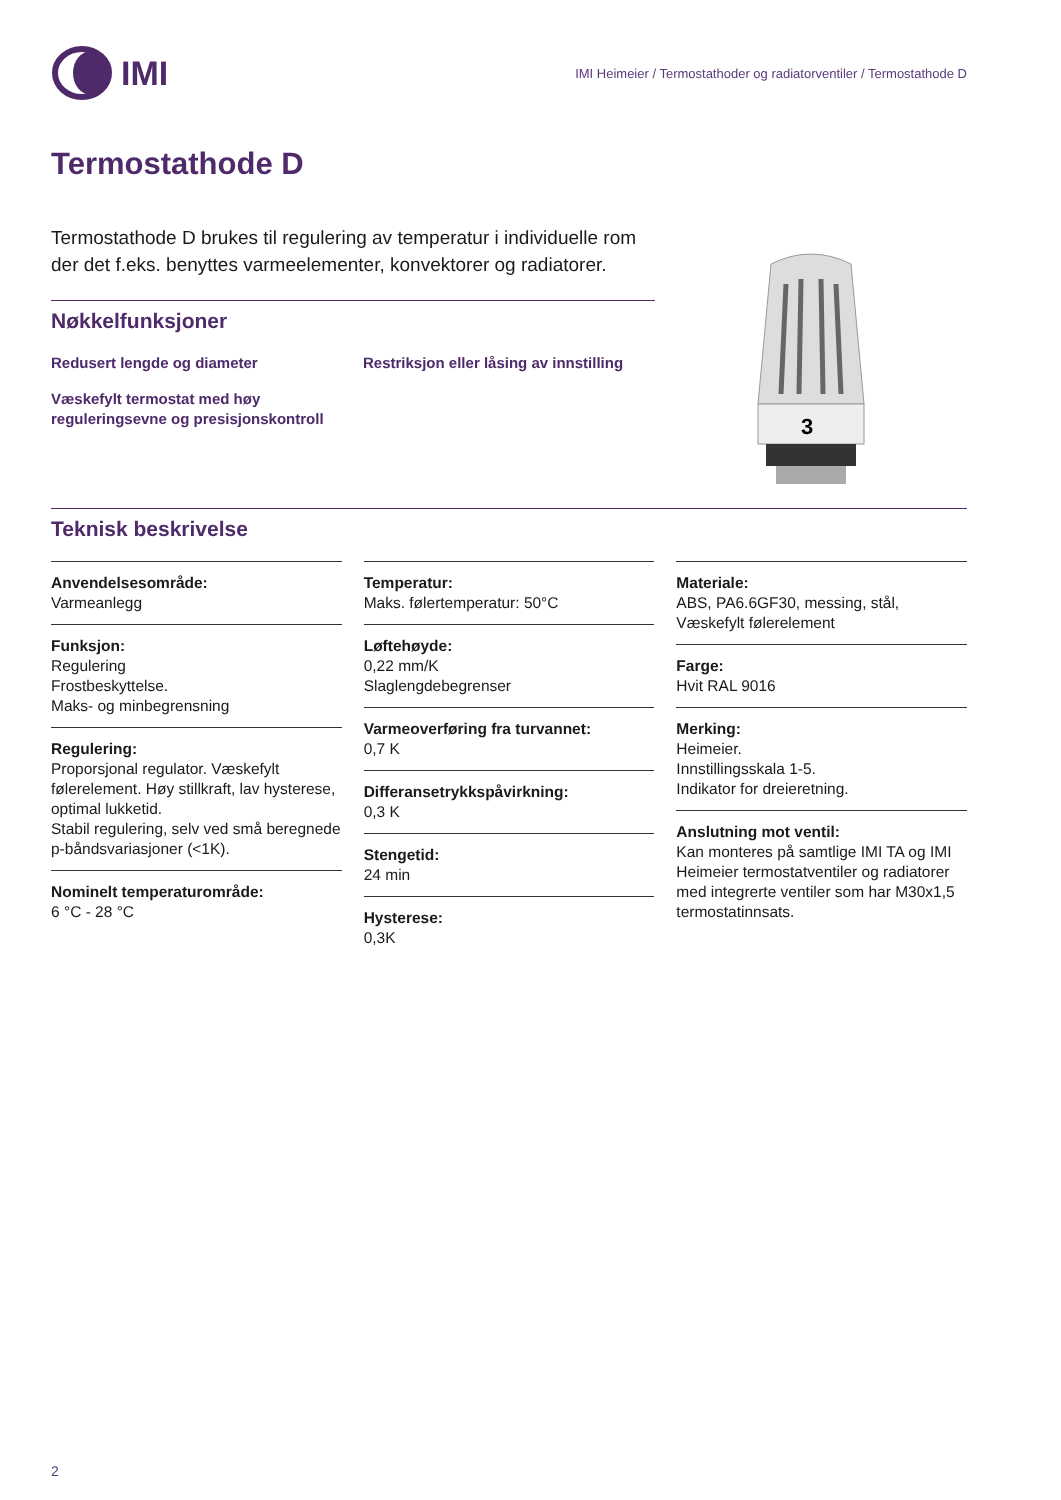IMI
IMI Heimeier / Termostathoder og radiatorventiler / Termostathode D
Termostathode D
Termostathode D brukes til regulering av temperatur i individuelle rom der det f.eks. benyttes varmeelementer, konvektorer og radiatorer.
Nøkkelfunksjoner
Redusert lengde og diameter
Restriksjon eller låsing av innstilling
Væskefylt termostat med høy reguleringsevne og presisjonskontroll
3
Teknisk beskrivelse
Anvendelsesområde:
Varmeanlegg
Funksjon:
Regulering
Frostbeskyttelse.
Maks- og minbegrensning
Regulering:
Proporsjonal regulator. Væskefylt følerelement. Høy stillkraft, lav hysterese, optimal lukketid.
Stabil regulering, selv ved små beregnede p-båndsvariasjoner (<1K).
Nominelt temperaturområde:
6 °C - 28 °C
Temperatur:
Maks. følertemperatur: 50°C
Løftehøyde:
0,22 mm/K
Slaglengdebegrenser
Varmeoverføring fra turvannet:
0,7 K
Differansetrykkspåvirkning:
0,3 K
Stengetid:
24 min
Hysterese:
0,3K
Materiale:
ABS, PA6.6GF30, messing, stål, Væskefylt følerelement
Farge:
Hvit RAL 9016
Merking:
Heimeier.
Innstillingsskala 1-5.
Indikator for dreieretning.
Anslutning mot ventil:
Kan monteres på samtlige IMI TA og IMI Heimeier termostatventiler og radiatorer med integrerte ventiler som har M30x1,5 termostatinnsats.
2